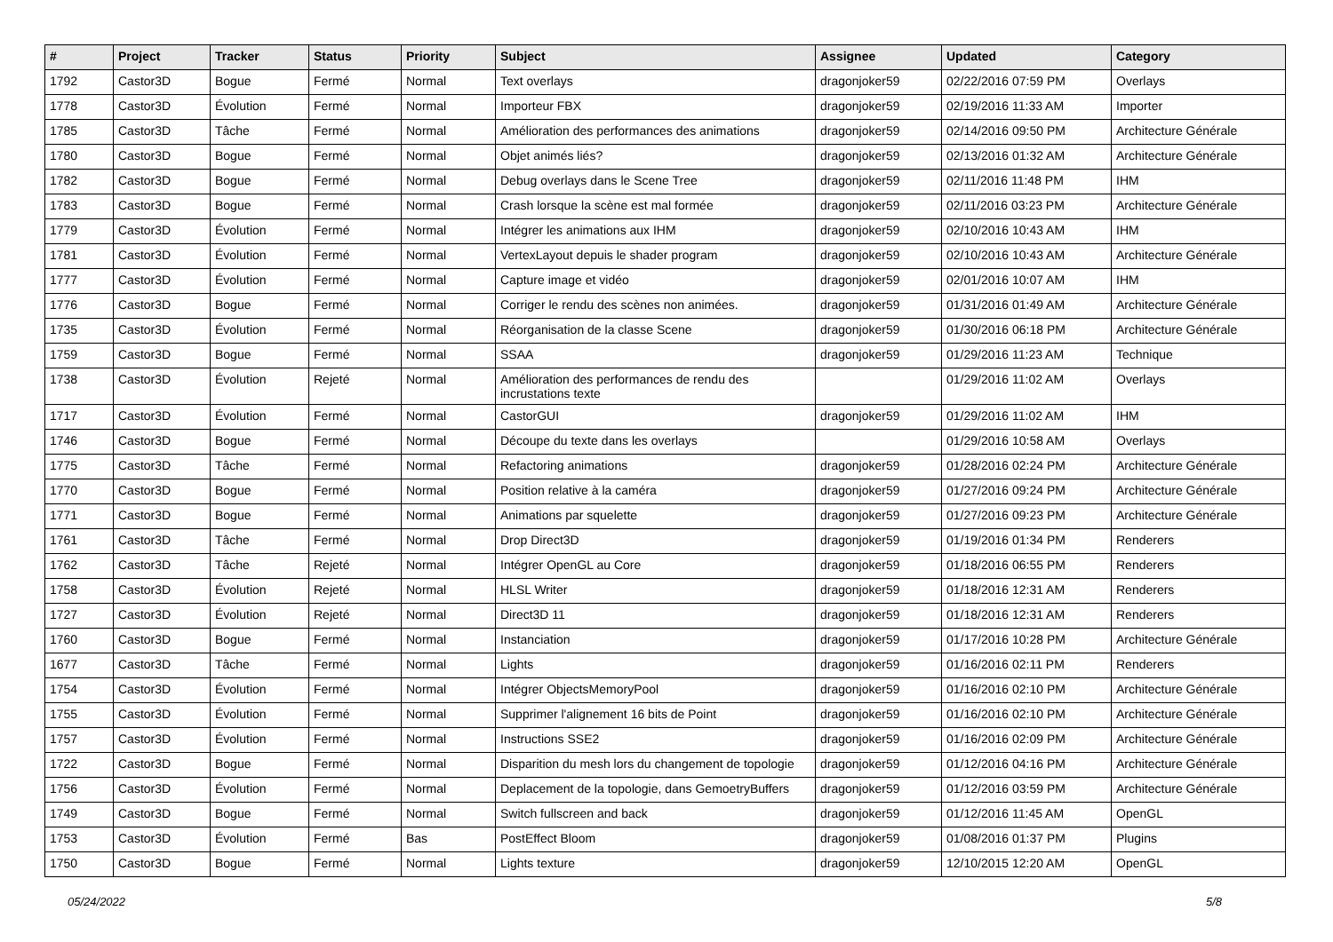| # | Project | Tracker | Status | Priority | Subject | Assignee | Updated | Category |
| --- | --- | --- | --- | --- | --- | --- | --- | --- |
| 1792 | Castor3D | Bogue | Fermé | Normal | Text overlays | dragonjoker59 | 02/22/2016 07:59 PM | Overlays |
| 1778 | Castor3D | Évolution | Fermé | Normal | Importeur FBX | dragonjoker59 | 02/19/2016 11:33 AM | Importer |
| 1785 | Castor3D | Tâche | Fermé | Normal | Amélioration des performances des animations | dragonjoker59 | 02/14/2016 09:50 PM | Architecture Générale |
| 1780 | Castor3D | Bogue | Fermé | Normal | Objet animés liés? | dragonjoker59 | 02/13/2016 01:32 AM | Architecture Générale |
| 1782 | Castor3D | Bogue | Fermé | Normal | Debug overlays dans le Scene Tree | dragonjoker59 | 02/11/2016 11:48 PM | IHM |
| 1783 | Castor3D | Bogue | Fermé | Normal | Crash lorsque la scène est mal formée | dragonjoker59 | 02/11/2016 03:23 PM | Architecture Générale |
| 1779 | Castor3D | Évolution | Fermé | Normal | Intégrer les animations aux IHM | dragonjoker59 | 02/10/2016 10:43 AM | IHM |
| 1781 | Castor3D | Évolution | Fermé | Normal | VertexLayout depuis le shader program | dragonjoker59 | 02/10/2016 10:43 AM | Architecture Générale |
| 1777 | Castor3D | Évolution | Fermé | Normal | Capture image et vidéo | dragonjoker59 | 02/01/2016 10:07 AM | IHM |
| 1776 | Castor3D | Bogue | Fermé | Normal | Corriger le rendu des scènes non animées. | dragonjoker59 | 01/31/2016 01:49 AM | Architecture Générale |
| 1735 | Castor3D | Évolution | Fermé | Normal | Réorganisation de la classe Scene | dragonjoker59 | 01/30/2016 06:18 PM | Architecture Générale |
| 1759 | Castor3D | Bogue | Fermé | Normal | SSAA | dragonjoker59 | 01/29/2016 11:23 AM | Technique |
| 1738 | Castor3D | Évolution | Rejeté | Normal | Amélioration des performances de rendu des incrustations texte | | 01/29/2016 11:02 AM | Overlays |
| 1717 | Castor3D | Évolution | Fermé | Normal | CastorGUI | dragonjoker59 | 01/29/2016 11:02 AM | IHM |
| 1746 | Castor3D | Bogue | Fermé | Normal | Découpe du texte dans les overlays | | 01/29/2016 10:58 AM | Overlays |
| 1775 | Castor3D | Tâche | Fermé | Normal | Refactoring animations | dragonjoker59 | 01/28/2016 02:24 PM | Architecture Générale |
| 1770 | Castor3D | Bogue | Fermé | Normal | Position relative à la caméra | dragonjoker59 | 01/27/2016 09:24 PM | Architecture Générale |
| 1771 | Castor3D | Bogue | Fermé | Normal | Animations par squelette | dragonjoker59 | 01/27/2016 09:23 PM | Architecture Générale |
| 1761 | Castor3D | Tâche | Fermé | Normal | Drop Direct3D | dragonjoker59 | 01/19/2016 01:34 PM | Renderers |
| 1762 | Castor3D | Tâche | Rejeté | Normal | Intégrer OpenGL au Core | dragonjoker59 | 01/18/2016 06:55 PM | Renderers |
| 1758 | Castor3D | Évolution | Rejeté | Normal | HLSL Writer | dragonjoker59 | 01/18/2016 12:31 AM | Renderers |
| 1727 | Castor3D | Évolution | Rejeté | Normal | Direct3D 11 | dragonjoker59 | 01/18/2016 12:31 AM | Renderers |
| 1760 | Castor3D | Bogue | Fermé | Normal | Instanciation | dragonjoker59 | 01/17/2016 10:28 PM | Architecture Générale |
| 1677 | Castor3D | Tâche | Fermé | Normal | Lights | dragonjoker59 | 01/16/2016 02:11 PM | Renderers |
| 1754 | Castor3D | Évolution | Fermé | Normal | Intégrer ObjectsMemoryPool | dragonjoker59 | 01/16/2016 02:10 PM | Architecture Générale |
| 1755 | Castor3D | Évolution | Fermé | Normal | Supprimer l'alignement 16 bits de Point | dragonjoker59 | 01/16/2016 02:10 PM | Architecture Générale |
| 1757 | Castor3D | Évolution | Fermé | Normal | Instructions SSE2 | dragonjoker59 | 01/16/2016 02:09 PM | Architecture Générale |
| 1722 | Castor3D | Bogue | Fermé | Normal | Disparition du mesh lors du changement de topologie | dragonjoker59 | 01/12/2016 04:16 PM | Architecture Générale |
| 1756 | Castor3D | Évolution | Fermé | Normal | Deplacement de la topologie, dans GemoetryBuffers | dragonjoker59 | 01/12/2016 03:59 PM | Architecture Générale |
| 1749 | Castor3D | Bogue | Fermé | Normal | Switch fullscreen and back | dragonjoker59 | 01/12/2016 11:45 AM | OpenGL |
| 1753 | Castor3D | Évolution | Fermé | Bas | PostEffect Bloom | dragonjoker59 | 01/08/2016 01:37 PM | Plugins |
| 1750 | Castor3D | Bogue | Fermé | Normal | Lights texture | dragonjoker59 | 12/10/2015 12:20 AM | OpenGL |
05/24/2022 5/8